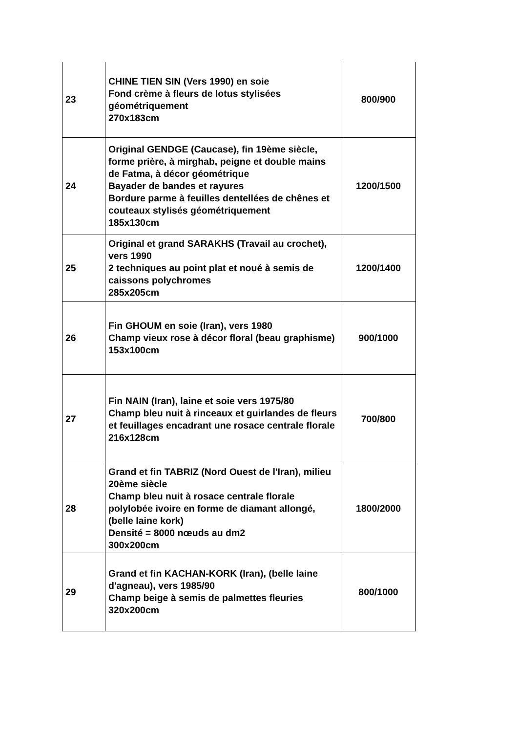| 23 | CHINE TIEN SIN (Vers 1990) en soie Fond crème à fleurs de lotus stylisées géométriquement 270x183cm | 800/900 |
| 24 | Original GENDGE (Caucase), fin 19ème siècle, forme prière, à mirghab, peigne et double mains de Fatma, à décor géométrique Bayader de bandes et rayures Bordure parme à feuilles dentellées de chênes et couteaux stylisés géométriquement 185x130cm | 1200/1500 |
| 25 | Original et grand SARAKHS (Travail au crochet), vers 1990 2 techniques au point plat et noué à semis de caissons polychromes 285x205cm | 1200/1400 |
| 26 | Fin GHOUM en soie (Iran), vers 1980 Champ vieux rose à décor floral (beau graphisme) 153x100cm | 900/1000 |
| 27 | Fin NAIN (Iran), laine et soie vers 1975/80 Champ bleu nuit à rinceaux et guirlandes de fleurs et feuillages encadrant une rosace centrale florale 216x128cm | 700/800 |
| 28 | Grand et fin TABRIZ (Nord Ouest de l'Iran), milieu 20ème siècle Champ bleu nuit à rosace centrale florale polylobée ivoire en forme de diamant allongé, (belle laine kork) Densité = 8000 nœuds au dm2 300x200cm | 1800/2000 |
| 29 | Grand et fin KACHAN-KORK (Iran), (belle laine d'agneau), vers 1985/90 Champ beige à semis de palmettes fleuries 320x200cm | 800/1000 |